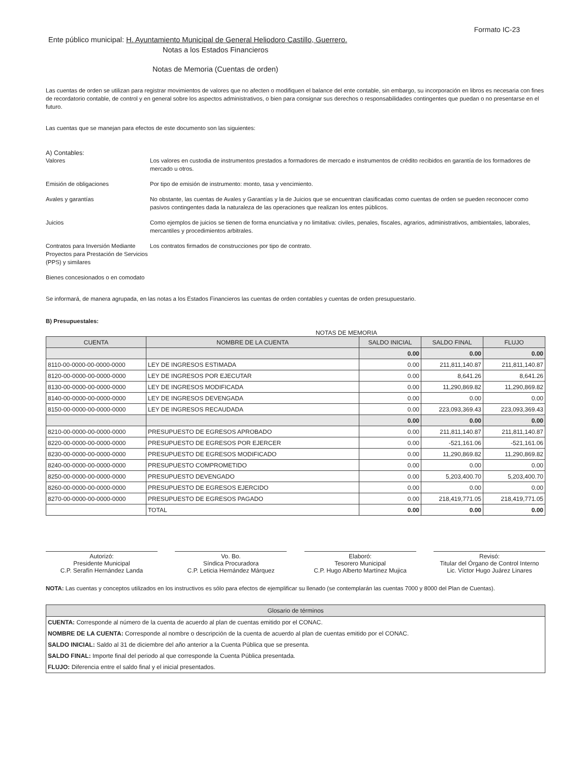Formato IC-23
Ente público municipal: H. Ayuntamiento Municipal de General Heliodoro Castillo, Guerrero.
Notas a los Estados Financieros
Notas de Memoria (Cuentas de orden)
Las cuentas de orden se utilizan para registrar movimientos de valores que no afecten o modifiquen el balance del ente contable, sin embargo, su incorporación en libros es necesaria con fines de recordatorio contable, de control y en general sobre los aspectos administrativos, o bien para consignar sus derechos o responsabilidades contingentes que puedan o no presentarse en el futuro.
Las cuentas que se manejan para efectos de este documento son las siguientes:
A) Contables:
Valores Los valores en custodia de instrumentos prestados a formadores de mercado e instrumentos de crédito recibidos en garantía de los formadores de mercado u otros.
Emisión de obligaciones Por tipo de emisión de instrumento: monto, tasa y vencimiento.
Avales y garantías No obstante, las cuentas de Avales y Garantías y la de Juicios que se encuentran clasificadas como cuentas de orden se pueden reconocer como pasivos contingentes dada la naturaleza de las operaciones que realizan los entes públicos.
Juicios Como ejemplos de juicios se tienen de forma enunciativa y no limitativa: civiles, penales, fiscales, agrarios, administrativos, ambientales, laborales, mercantiles y procedimientos arbitrales.
Contratos para Inversión Mediante Proyectos para Prestación de Servicios (PPS) y similares
Los contratos firmados de construcciones por tipo de contrato.
Bienes concesionados o en comodato
Se informará, de manera agrupada, en las notas a los Estados Financieros las cuentas de orden contables y cuentas de orden presupuestario.
B) Presupuestales:
NOTAS DE MEMORIA
| CUENTA | NOMBRE DE LA CUENTA | SALDO INICIAL | SALDO FINAL | FLUJO |
| --- | --- | --- | --- | --- |
| | | 0.00 | 0.00 | 0.00 |
| 8110-00-0000-00-0000-0000 | LEY DE INGRESOS ESTIMADA | 0.00 | 211,811,140.87 | 211,811,140.87 |
| 8120-00-0000-00-0000-0000 | LEY DE INGRESOS POR EJECUTAR | 0.00 | 8,641.26 | 8,641.26 |
| 8130-00-0000-00-0000-0000 | LEY DE INGRESOS MODIFICADA | 0.00 | 11,290,869.82 | 11,290,869.82 |
| 8140-00-0000-00-0000-0000 | LEY DE INGRESOS DEVENGADA | 0.00 | 0.00 | 0.00 |
| 8150-00-0000-00-0000-0000 | LEY DE INGRESOS RECAUDADA | 0.00 | 223,093,369.43 | 223,093,369.43 |
| | | 0.00 | 0.00 | 0.00 |
| 8210-00-0000-00-0000-0000 | PRESUPUESTO DE EGRESOS APROBADO | 0.00 | 211,811,140.87 | 211,811,140.87 |
| 8220-00-0000-00-0000-0000 | PRESUPUESTO DE EGRESOS POR EJERCER | 0.00 | -521,161.06 | -521,161.06 |
| 8230-00-0000-00-0000-0000 | PRESUPUESTO DE EGRESOS MODIFICADO | 0.00 | 11,290,869.82 | 11,290,869.82 |
| 8240-00-0000-00-0000-0000 | PRESUPUESTO COMPROMETIDO | 0.00 | 0.00 | 0.00 |
| 8250-00-0000-00-0000-0000 | PRESUPUESTO DEVENGADO | 0.00 | 5,203,400.70 | 5,203,400.70 |
| 8260-00-0000-00-0000-0000 | PRESUPUESTO DE EGRESOS EJERCIDO | 0.00 | 0.00 | 0.00 |
| 8270-00-0000-00-0000-0000 | PRESUPUESTO DE EGRESOS PAGADO | 0.00 | 218,419,771.05 | 218,419,771.05 |
| | TOTAL | 0.00 | 0.00 | 0.00 |
Autorizó:
Presidente Municipal
C.P. Serafín Hernández Landa
Vo. Bo.
Síndica Procuradora
C.P. Leticia Hernández Márquez
Elaboró:
Tesorero Municipal
C.P. Hugo Alberto Martínez Mujica
Revisó:
Titular del Órgano de Control Interno
Lic. Víctor Hugo Juárez Linares
NOTA: Las cuentas y conceptos utilizados en los instructivos es sólo para efectos de ejemplificar su llenado (se contemplarán las cuentas 7000 y 8000 del Plan de Cuentas).
| Glosario de términos |
| CUENTA: Corresponde al número de la cuenta de acuerdo al plan de cuentas emitido por el CONAC. |
| NOMBRE DE LA CUENTA: Corresponde al nombre o descripción de la cuenta de acuerdo al plan de cuentas emitido por el CONAC. |
| SALDO INICIAL: Saldo al 31 de diciembre del año anterior a la Cuenta Pública que se presenta. |
| SALDO FINAL: Importe final del periodo al que corresponde la Cuenta Pública presentada. |
| FLUJO: Diferencia entre el saldo final y el inicial presentados. |